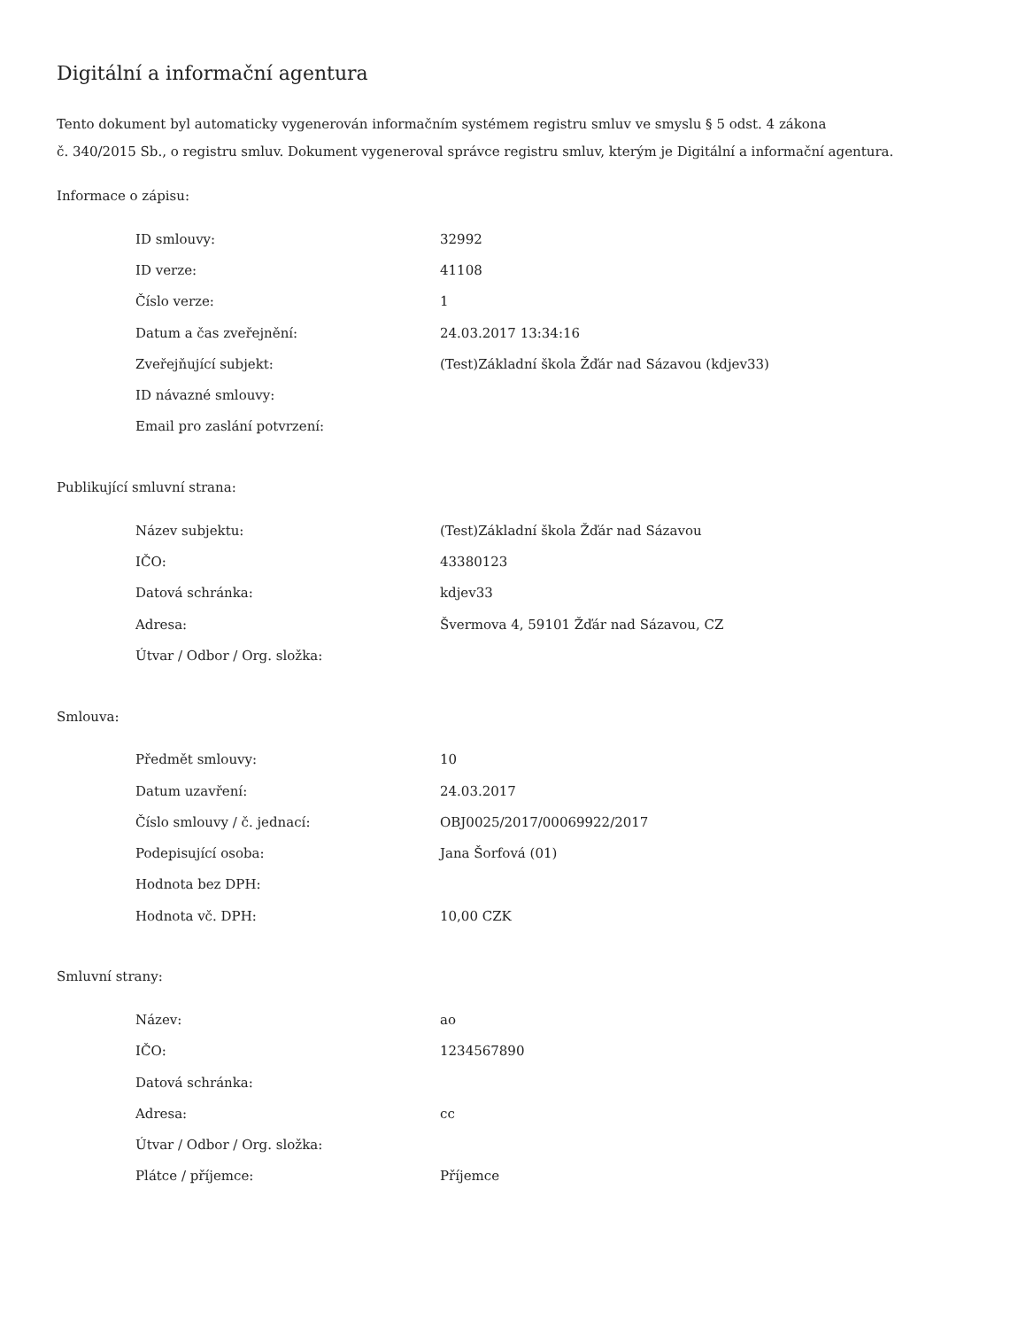Digitální a informační agentura
Tento dokument byl automaticky vygenerován informačním systémem registru smluv ve smyslu § 5 odst. 4 zákona
č. 340/2015 Sb., o registru smluv. Dokument vygeneroval správce registru smluv, kterým je Digitální a informační agentura.
Informace o zápisu:
| ID smlouvy: | 32992 |
| ID verze: | 41108 |
| Číslo verze: | 1 |
| Datum a čas zveřejnění: | 24.03.2017 13:34:16 |
| Zveřejňující subjekt: | (Test)Základní škola Žďár nad Sázavou (kdjev33) |
| ID návazné smlouvy: | |
| Email pro zaslání potvrzení: | |
Publikující smluvní strana:
| Název subjektu: | (Test)Základní škola Žďár nad Sázavou |
| IČO: | 43380123 |
| Datová schránka: | kdjev33 |
| Adresa: | Švermova 4, 59101 Žďár nad Sázavou, CZ |
| Útvar / Odbor / Org. složka: | |
Smlouva:
| Předmět smlouvy: | 10 |
| Datum uzavření: | 24.03.2017 |
| Číslo smlouvy / č. jednací: | OBJ0025/2017/00069922/2017 |
| Podepisující osoba: | Jana Šorfová (01) |
| Hodnota bez DPH: | |
| Hodnota vč. DPH: | 10,00 CZK |
Smluvní strany:
| Název: | ao |
| IČO: | 1234567890 |
| Datová schránka: | |
| Adresa: | cc |
| Útvar / Odbor / Org. složka: | |
| Plátce / příjemce: | Příjemce |